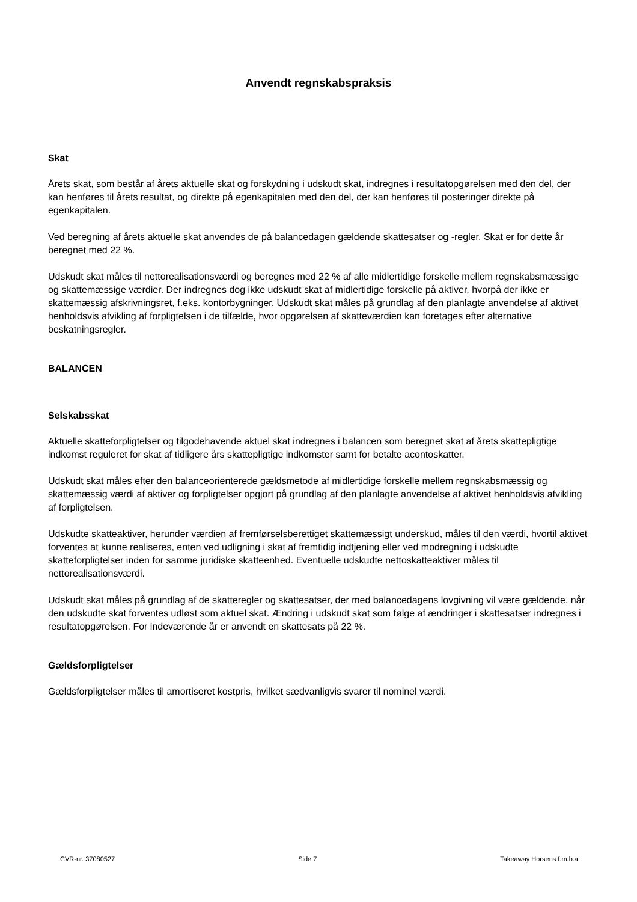Anvendt regnskabspraksis
Skat
Årets skat, som består af årets aktuelle skat og forskydning i udskudt skat, indregnes i resultatopgørelsen med den del, der kan henføres til årets resultat, og direkte på egenkapitalen med den del, der kan henføres til posteringer direkte på egenkapitalen.
Ved beregning af årets aktuelle skat anvendes de på balancedagen gældende skattesatser og -regler. Skat er for dette år beregnet med 22 %.
Udskudt skat måles til nettorealisationsværdi og beregnes med 22 % af alle midlertidige forskelle mellem regnskabsmæssige og skattemæssige værdier. Der indregnes dog ikke udskudt skat af midlertidige forskelle på aktiver, hvorpå der ikke er skattemæssig afskrivningsret, f.eks. kontorbygninger. Udskudt skat måles på grundlag af den planlagte anvendelse af aktivet henholdsvis afvikling af forpligtelsen i de tilfælde, hvor opgørelsen af skatteværdien kan foretages efter alternative beskatningsregler.
BALANCEN
Selskabsskat
Aktuelle skatteforpligtelser og tilgodehavende aktuel skat indregnes i balancen som beregnet skat af årets skattepligtige indkomst reguleret for skat af tidligere års skattepligtige indkomster samt for betalte acontoskatter.
Udskudt skat måles efter den balanceorienterede gældsmetode af midlertidige forskelle mellem regnskabsmæssig og skattemæssig værdi af aktiver og forpligtelser opgjort på grundlag af den planlagte anvendelse af aktivet henholdsvis afvikling af forpligtelsen.
Udskudte skatteaktiver, herunder værdien af fremførselsberettiget skattemæssigt underskud, måles til den værdi, hvortil aktivet forventes at kunne realiseres, enten ved udligning i skat af fremtidig indtjening eller ved modregning i udskudte skatteforpligtelser inden for samme juridiske skatteenhed. Eventuelle udskudte nettoskatteaktiver måles til nettorealisationsværdi.
Udskudt skat måles på grundlag af de skatteregler og skattesatser, der med balancedagens lovgivning vil være gældende, når den udskudte skat forventes udløst som aktuel skat. Ændring i udskudt skat som følge af ændringer i skattesatser indregnes i resultatopgørelsen. For indeværende år er anvendt en skattesats på 22 %.
Gældsforpligtelser
Gældsforpligtelser måles til amortiseret kostpris, hvilket sædvanligvis svarer til nominel værdi.
CVR-nr. 37080527 Side 7 Takeaway Horsens f.m.b.a.